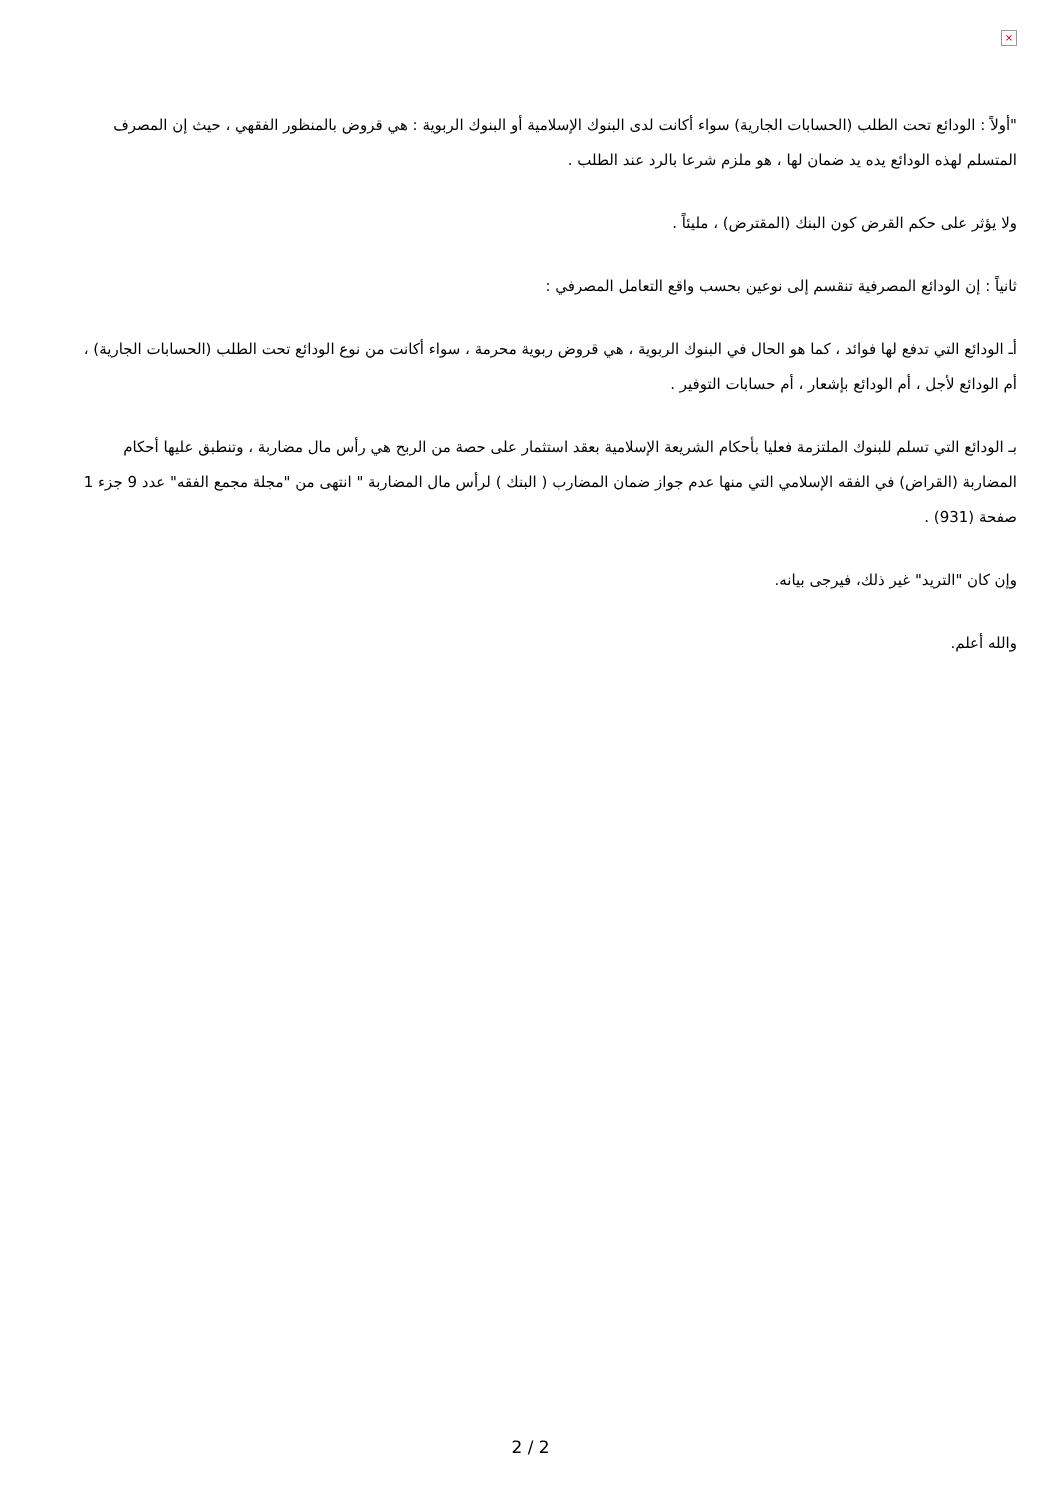×
"أولاً : الودائع تحت الطلب (الحسابات الجارية) سواء أكانت لدى البنوك الإسلامية أو البنوك الربوية : هي قروض بالمنظور الفقهي ، حيث إن المصرف المتسلم لهذه الودائع يده يد ضمان لها ، هو ملزم شرعا بالرد عند الطلب .
ولا يؤثر على حكم القرض كون البنك (المقترض) ، مليئاً .
ثانياً : إن الودائع المصرفية تنقسم إلى نوعين بحسب واقع التعامل المصرفي :
أـ الودائع التي تدفع لها فوائد ، كما هو الحال في البنوك الربوية ، هي قروض ربوية محرمة ، سواء أكانت من نوع الودائع تحت الطلب (الحسابات الجارية) ، أم الودائع لأجل ، أم الودائع بإشعار ، أم حسابات التوفير .
بـ الودائع التي تسلم للبنوك الملتزمة فعليا بأحكام الشريعة الإسلامية بعقد استثمار على حصة من الربح هي رأس مال مضاربة ، وتنطبق عليها أحكام المضاربة (القراض) في الفقه الإسلامي التي منها عدم جواز ضمان المضارب ( البنك ) لرأس مال المضاربة " انتهى من "مجلة مجمع الفقه" عدد 9 جزء 1 صفحة (931) .
وإن كان "التريد" غير ذلك، فيرجى بيانه.
والله أعلم.
2 / 2